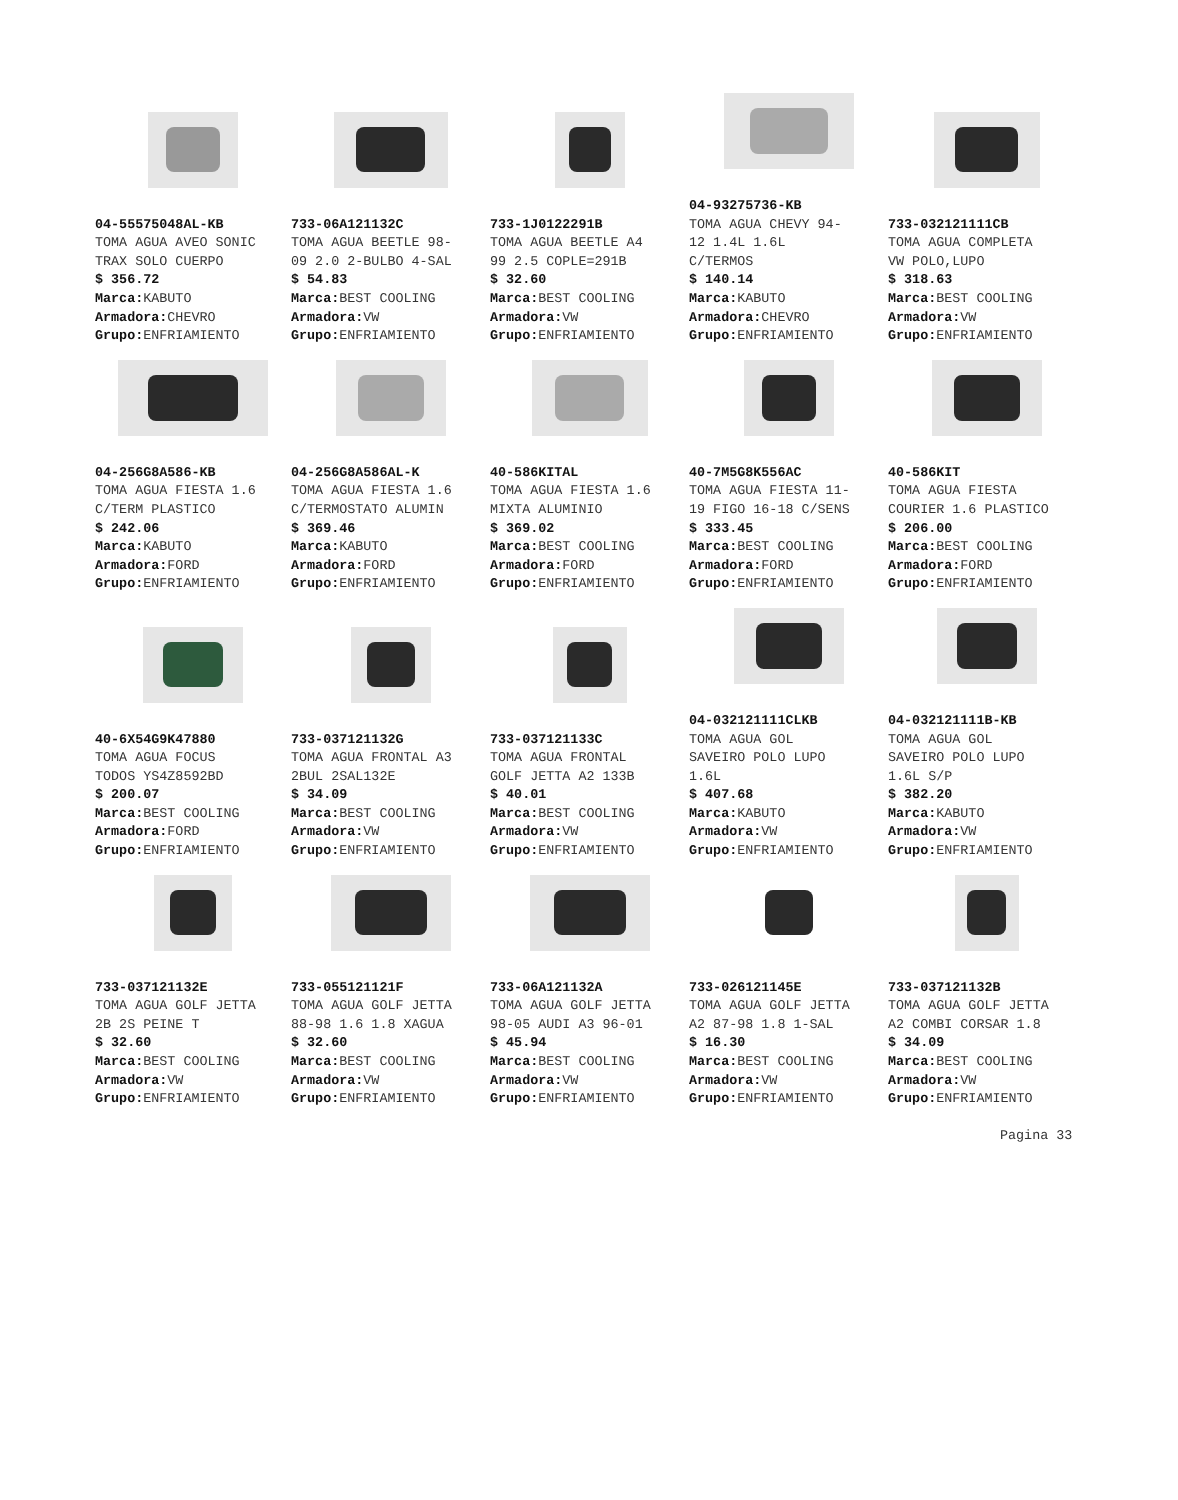04-55575048AL-KB
TOMA AGUA AVEO SONIC
TRAX SOLO CUERPO
$ 356.72
Marca: KABUTO
Armadora: CHEVRO
Grupo: ENFRIAMIENTO
733-06A121132C
TOMA AGUA BEETLE 98-
09 2.0 2-BULBO 4-SAL
$ 54.83
Marca: BEST COOLING
Armadora: VW
Grupo: ENFRIAMIENTO
733-1J0122291B
TOMA AGUA BEETLE A4
99 2.5 COPLE=291B
$ 32.60
Marca: BEST COOLING
Armadora: VW
Grupo: ENFRIAMIENTO
04-93275736-KB
TOMA AGUA CHEVY 94-
12 1.4L 1.6L
C/TERMOS
$ 140.14
Marca: KABUTO
Armadora: CHEVRO
Grupo: ENFRIAMIENTO
733-032121111CB
TOMA AGUA COMPLETA
VW POLO,LUPO
$ 318.63
Marca: BEST COOLING
Armadora: VW
Grupo: ENFRIAMIENTO
04-256G8A586-KB
TOMA AGUA FIESTA 1.6
C/TERM PLASTICO
$ 242.06
Marca: KABUTO
Armadora: FORD
Grupo: ENFRIAMIENTO
04-256G8A586AL-K
TOMA AGUA FIESTA 1.6
C/TERMOSTATO ALUMIN
$ 369.46
Marca: KABUTO
Armadora: FORD
Grupo: ENFRIAMIENTO
40-586KITAL
TOMA AGUA FIESTA 1.6
MIXTA ALUMINIO
$ 369.02
Marca: BEST COOLING
Armadora: FORD
Grupo: ENFRIAMIENTO
40-7M5G8K556AC
TOMA AGUA FIESTA 11-
19 FIGO 16-18 C/SENS
$ 333.45
Marca: BEST COOLING
Armadora: FORD
Grupo: ENFRIAMIENTO
40-586KIT
TOMA AGUA FIESTA
COURIER 1.6 PLASTICO
$ 206.00
Marca: BEST COOLING
Armadora: FORD
Grupo: ENFRIAMIENTO
40-6X54G9K47880
TOMA AGUA FOCUS
TODOS YS4Z8592BD
$ 200.07
Marca: BEST COOLING
Armadora: FORD
Grupo: ENFRIAMIENTO
733-037121132G
TOMA AGUA FRONTAL A3
2BUL 2SAL132E
$ 34.09
Marca: BEST COOLING
Armadora: VW
Grupo: ENFRIAMIENTO
733-037121133C
TOMA AGUA FRONTAL
GOLF JETTA A2 133B
$ 40.01
Marca: BEST COOLING
Armadora: VW
Grupo: ENFRIAMIENTO
04-032121111CLKB
TOMA AGUA GOL
SAVEIRO POLO LUPO
1.6L
$ 407.68
Marca: KABUTO
Armadora: VW
Grupo: ENFRIAMIENTO
04-032121111B-KB
TOMA AGUA GOL
SAVEIRO POLO LUPO
1.6L S/P
$ 382.20
Marca: KABUTO
Armadora: VW
Grupo: ENFRIAMIENTO
733-037121132E
TOMA AGUA GOLF JETTA
2B 2S PEINE T
$ 32.60
Marca: BEST COOLING
Armadora: VW
Grupo: ENFRIAMIENTO
733-055121121F
TOMA AGUA GOLF JETTA
88-98 1.6 1.8 XAGUA
$ 32.60
Marca: BEST COOLING
Armadora: VW
Grupo: ENFRIAMIENTO
733-06A121132A
TOMA AGUA GOLF JETTA
98-05 AUDI A3 96-01
$ 45.94
Marca: BEST COOLING
Armadora: VW
Grupo: ENFRIAMIENTO
733-026121145E
TOMA AGUA GOLF JETTA
A2 87-98 1.8 1-SAL
$ 16.30
Marca: BEST COOLING
Armadora: VW
Grupo: ENFRIAMIENTO
733-037121132B
TOMA AGUA GOLF JETTA
A2 COMBI CORSAR 1.8
$ 34.09
Marca: BEST COOLING
Armadora: VW
Grupo: ENFRIAMIENTO
Pagina 33